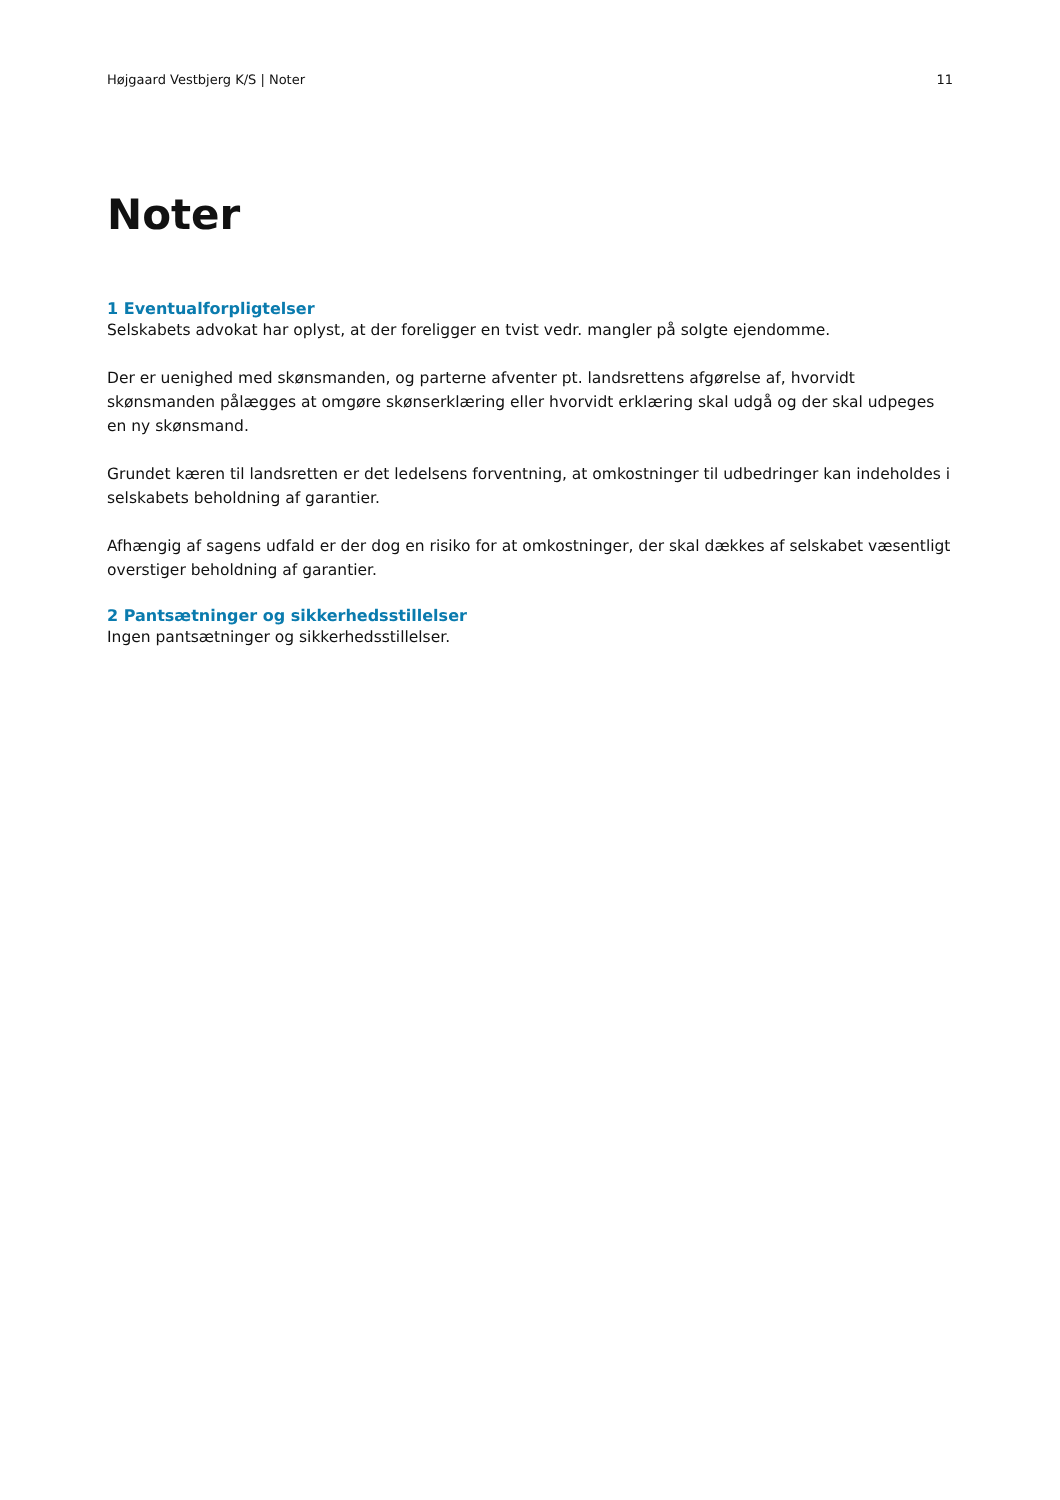Højgaard Vestbjerg K/S | Noter 11
Noter
1 Eventualforpligtelser
Selskabets advokat har oplyst, at der foreligger en tvist vedr. mangler på solgte ejendomme.
Der er uenighed med skønsmanden, og parterne afventer pt. landsrettens afgørelse af, hvorvidt skønsmanden pålægges at omgøre skønserklæring eller hvorvidt erklæring skal udgå og der skal udpeges en ny skønsmand.
Grundet kæren til landsretten er det ledelsens forventning, at omkostninger til udbedringer kan indeholdes i selskabets beholdning af garantier.
Afhængig af sagens udfald er der dog en risiko for at omkostninger, der skal dækkes af selskabet væsentligt overstiger beholdning af garantier.
2 Pantsætninger og sikkerhedsstillelser
Ingen pantsætninger og sikkerhedsstillelser.